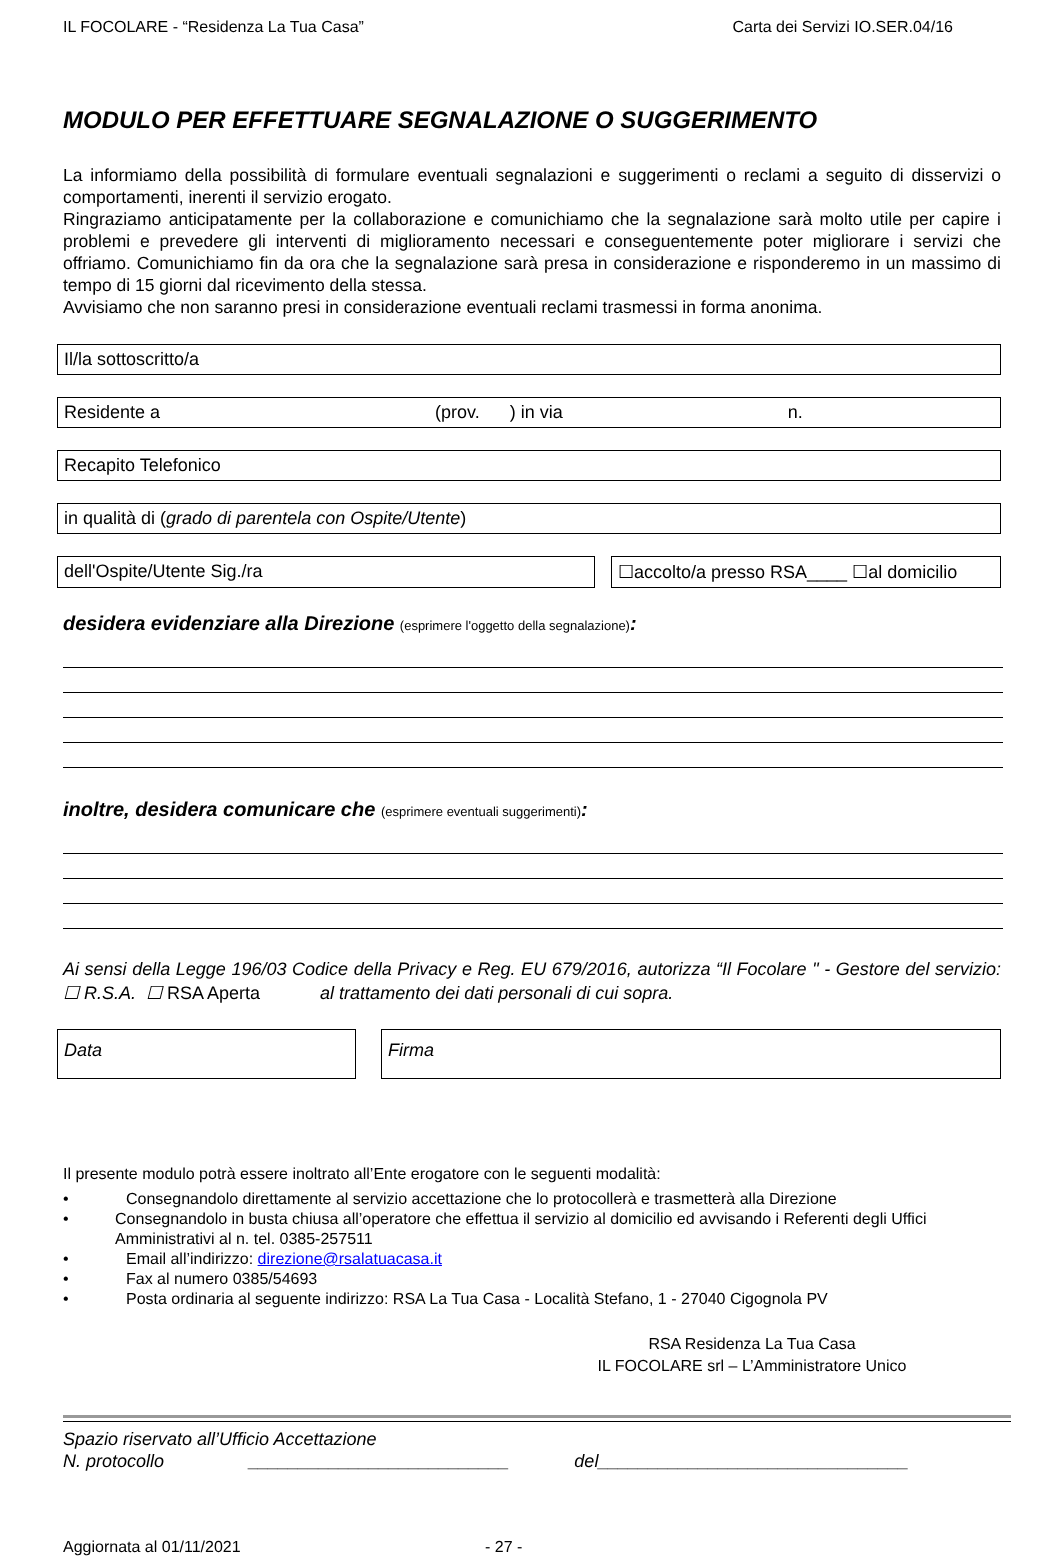IL FOCOLARE - “Residenza La Tua Casa” Carta dei Servizi IO.SER.04/16
MODULO PER EFFETTUARE SEGNALAZIONE O SUGGERIMENTO
La informiamo della possibilità di formulare eventuali segnalazioni e suggerimenti o reclami a seguito di disservizi o comportamenti, inerenti il servizio erogato.
Ringraziamo anticipatamente per la collaborazione e comunichiamo che la segnalazione sarà molto utile per capire i problemi e prevedere gli interventi di miglioramento necessari e conseguentemente poter migliorare i servizi che offriamo. Comunichiamo fin da ora che la segnalazione sarà presa in considerazione e risponderemo in un massimo di tempo di 15 giorni dal ricevimento della stessa.
Avvisiamo che non saranno presi in considerazione eventuali reclami trasmessi in forma anonima.
Il/la sottoscritto/a
Residente a (prov. ) in via n.
Recapito Telefonico
in qualità di (grado di parentela con Ospite/Utente)
dell'Ospite/Utente Sig./ra ☐accolto/a presso RSA____ ☐al domicilio
desidera evidenziare alla Direzione (esprimere l'oggetto della segnalazione):
inoltre, desidera comunicare che (esprimere eventuali suggerimenti):
Ai sensi della Legge 196/03 Codice della Privacy e Reg. EU 679/2016, autorizza “Il Focolare " - Gestore del servizio: ☐ R.S.A. ☐ RSA Aperta al trattamento dei dati personali di cui sopra.
Data Firma
Il presente modulo potrà essere inoltrato all’Ente erogatore con le seguenti modalità:
• Consegnandolo direttamente al servizio accettazione che lo protocollerà e trasmetterà alla Direzione
• Consegnandolo in busta chiusa all’operatore che effettua il servizio al domicilio ed avvisando i Referenti degli Uffici Amministrativi al n. tel. 0385-257511
• Email all’indirizzo: direzione@rsalatuacasa.it
• Fax al numero 0385/54693
• Posta ordinaria al seguente indirizzo: RSA La Tua Casa - Località Stefano, 1 - 27040 Cigognola PV
RSA Residenza La Tua Casa
IL FOCOLARE srl – L’Amministratore Unico
Spazio riservato all’Ufficio Accettazione
N. protocollo __________________________ del_______________________________
Aggiornata al 01/11/2021 - 27 -